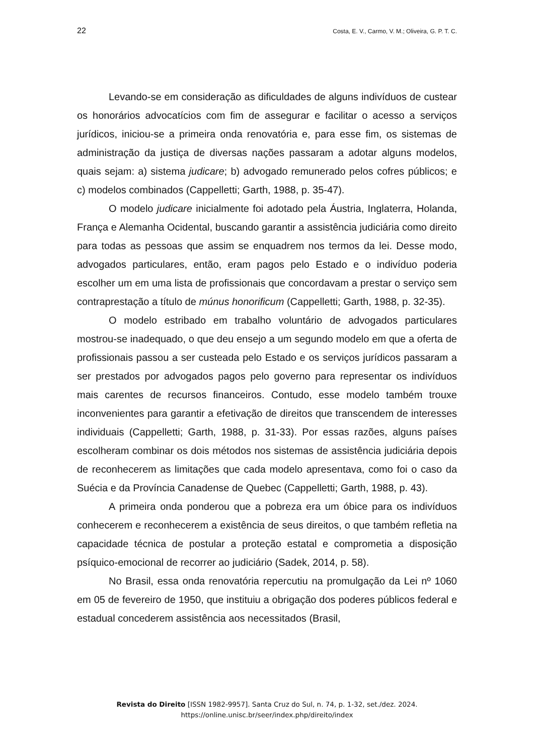22 Costa, E. V., Carmo, V. M.; Oliveira, G. P. T. C.
Levando-se em consideração as dificuldades de alguns indivíduos de custear os honorários advocatícios com fim de assegurar e facilitar o acesso a serviços jurídicos, iniciou-se a primeira onda renovatória e, para esse fim, os sistemas de administração da justiça de diversas nações passaram a adotar alguns modelos, quais sejam: a) sistema judicare; b) advogado remunerado pelos cofres públicos; e c) modelos combinados (Cappelletti; Garth, 1988, p. 35-47).
O modelo judicare inicialmente foi adotado pela Áustria, Inglaterra, Holanda, França e Alemanha Ocidental, buscando garantir a assistência judiciária como direito para todas as pessoas que assim se enquadrem nos termos da lei. Desse modo, advogados particulares, então, eram pagos pelo Estado e o indivíduo poderia escolher um em uma lista de profissionais que concordavam a prestar o serviço sem contraprestação a título de múnus honorificum (Cappelletti; Garth, 1988, p. 32-35).
O modelo estribado em trabalho voluntário de advogados particulares mostrou-se inadequado, o que deu ensejo a um segundo modelo em que a oferta de profissionais passou a ser custeada pelo Estado e os serviços jurídicos passaram a ser prestados por advogados pagos pelo governo para representar os indivíduos mais carentes de recursos financeiros. Contudo, esse modelo também trouxe inconvenientes para garantir a efetivação de direitos que transcendem de interesses individuais (Cappelletti; Garth, 1988, p. 31-33). Por essas razões, alguns países escolheram combinar os dois métodos nos sistemas de assistência judiciária depois de reconhecerem as limitações que cada modelo apresentava, como foi o caso da Suécia e da Província Canadense de Quebec (Cappelletti; Garth, 1988, p. 43).
A primeira onda ponderou que a pobreza era um óbice para os indivíduos conhecerem e reconhecerem a existência de seus direitos, o que também refletia na capacidade técnica de postular a proteção estatal e comprometia a disposição psíquico-emocional de recorrer ao judiciário (Sadek, 2014, p. 58).
No Brasil, essa onda renovatória repercutiu na promulgação da Lei nº 1060 em 05 de fevereiro de 1950, que instituiu a obrigação dos poderes públicos federal e estadual concederem assistência aos necessitados (Brasil,
Revista do Direito [ISSN 1982-9957]. Santa Cruz do Sul, n. 74, p. 1-32, set./dez. 2024.
https://online.unisc.br/seer/index.php/direito/index